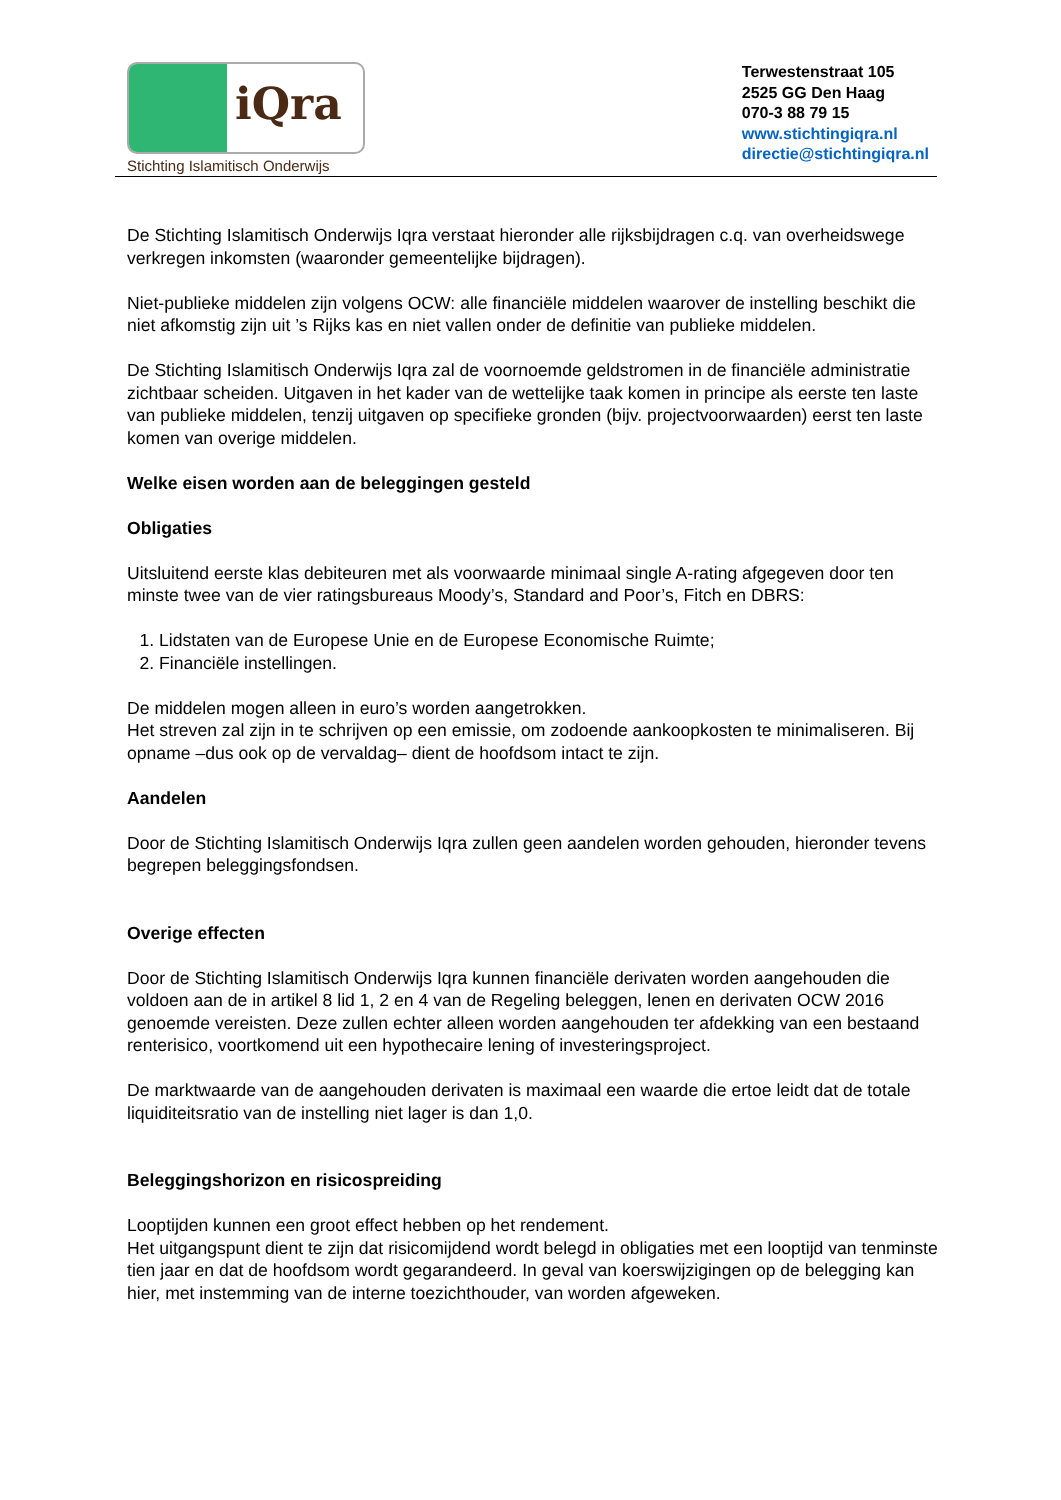iQra
Stichting Islamitisch Onderwijs
Terwestenstraat 105
2525 GG Den Haag
070-3 88 79 15
www.stichtingiqra.nl
directie@stichtingiqra.nl
De Stichting Islamitisch Onderwijs Iqra verstaat hieronder alle rijksbijdragen c.q. van overheidswege verkregen inkomsten (waaronder gemeentelijke bijdragen).
Niet-publieke middelen zijn volgens OCW: alle financiële middelen waarover de instelling beschikt die niet afkomstig zijn uit ’s Rijks kas en niet vallen onder de definitie van publieke middelen.
De Stichting Islamitisch Onderwijs Iqra zal de voornoemde geldstromen in de financiële administratie zichtbaar scheiden. Uitgaven in het kader van de wettelijke taak komen in principe als eerste ten laste van publieke middelen, tenzij uitgaven op specifieke gronden (bijv. projectvoorwaarden) eerst ten laste komen van overige middelen.
Welke eisen worden aan de beleggingen gesteld
Obligaties
Uitsluitend eerste klas debiteuren met als voorwaarde minimaal single A-rating afgegeven door ten minste twee van de vier ratingsbureaus Moody’s, Standard and Poor’s, Fitch en DBRS:
1. Lidstaten van de Europese Unie en de Europese Economische Ruimte;
2. Financiële instellingen.
De middelen mogen alleen in euro’s worden aangetrokken.
Het streven zal zijn in te schrijven op een emissie, om zodoende aankoopkosten te minimaliseren. Bij opname –dus ook op de vervaldag– dient de hoofdsom intact te zijn.
Aandelen
Door de Stichting Islamitisch Onderwijs Iqra zullen geen aandelen worden gehouden, hieronder tevens begrepen beleggingsfondsen.
Overige effecten
Door de Stichting Islamitisch Onderwijs Iqra kunnen financiële derivaten worden aangehouden die voldoen aan de in artikel 8 lid 1, 2 en 4 van de Regeling beleggen, lenen en derivaten OCW 2016 genoemde vereisten. Deze zullen echter alleen worden aangehouden ter afdekking van een bestaand renterisico, voortkomend uit een hypothecaire lening of investeringsproject.
De marktwaarde van de aangehouden derivaten is maximaal een waarde die ertoe leidt dat de totale liquiditeitsratio van de instelling niet lager is dan 1,0.
Beleggingshorizon en risicospreiding
Looptijden kunnen een groot effect hebben op het rendement.
Het uitgangspunt dient te zijn dat risicomijdend wordt belegd in obligaties met een looptijd van tenminste tien jaar en dat de hoofdsom wordt gegarandeerd. In geval van koerswijzigingen op de belegging kan hier, met instemming van de interne toezichthouder, van worden afgeweken.